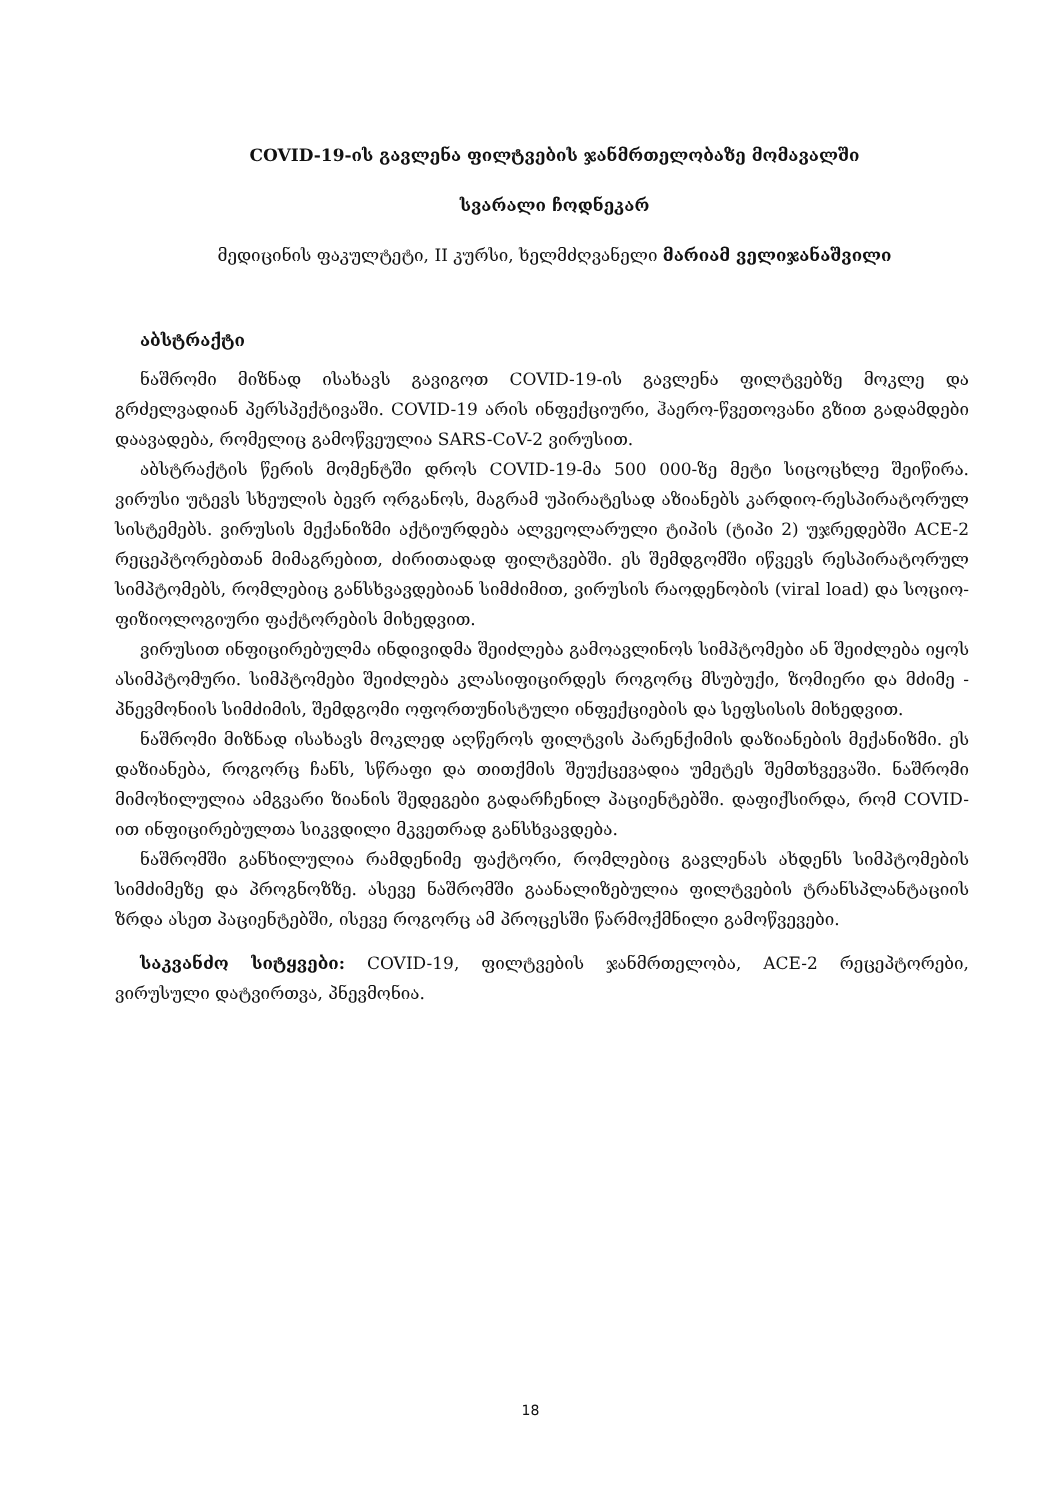COVID-19-ის გავლენა ფილტვების ჯანმრთელობაზე მომავალში
სვარალი ჩოდნეკარ
მედიცინის ფაკულტეტი, II კურსი, ხელმძღვანელი მარიამ ველიჯანაშვილი
აბსტრაქტი
ნაშრომი მიზნად ისახავს გავიგოთ COVID-19-ის გავლენა ფილტვებზე მოკლე და გრძელვადიან პერსპექტივაში. COVID-19 არის ინფექციური, ჰაერო-წვეთოვანი გზით გადამდები დაავადება, რომელიც გამოწვეულია SARS-CoV-2 ვირუსით.
აბსტრაქტის წერის მომენტში დროს COVID-19-მა 500 000-ზე მეტი სიცოცხლე შეიწირა. ვირუსი უტევს სხეულის ბევრ ორგანოს, მაგრამ უპირატესად აზიანებს კარდიო-რესპირატორულ სისტემებს. ვირუსის მექანიზმი აქტიურდება ალვეოლარული ტიპის (ტიპი 2) უჯრედებში ACE-2 რეცეპტორებთან მიმაგრებით, ძირითადად ფილტვებში. ეს შემდგომში იწვევს რესპირატორულ სიმპტომებს, რომლებიც განსხვავდებიან სიმძიმით, ვირუსის რაოდენობის (viral load) და სოციო-ფიზიოლოგიური ფაქტორების მიხედვით.
ვირუსით ინფიცირებულმა ინდივიდმა შეიძლება გამოავლინოს სიმპტომები ან შეიძლება იყოს ასიმპტომური. სიმპტომები შეიძლება კლასიფიცირდეს როგორც მსუბუქი, ზომიერი და მძიმე - პნევმონიის სიმძიმის, შემდგომი ოფორთუნისტული ინფექციების და სეფსისის მიხედვით.
ნაშრომი მიზნად ისახავს მოკლედ აღწეროს ფილტვის პარენქიმის დაზიანების მექანიზმი. ეს დაზიანება, როგორც ჩანს, სწრაფი და თითქმის შეუქცევადია უმეტეს შემთხვევაში. ნაშრომი მიმოხილულია ამგვარი ზიანის შედეგები გადარჩენილ პაციენტებში. დაფიქსირდა, რომ COVID-ით ინფიცირებულთა სიკვდილი მკვეთრად განსხვავდება.
ნაშრომში განხილულია რამდენიმე ფაქტორი, რომლებიც გავლენას ახდენს სიმპტომების სიმძიმეზე და პროგნოზზე. ასევე ნაშრომში გაანალიზებულია ფილტვების ტრანსპლანტაციის ზრდა ასეთ პაციენტებში, ისევე როგორც ამ პროცესში წარმოქმნილი გამოწვევები.
საკვანძო სიტყვები: COVID-19, ფილტვების ჯანმრთელობა, ACE-2 რეცეპტორები, ვირუსული დატვირთვა, პნევმონია.
18